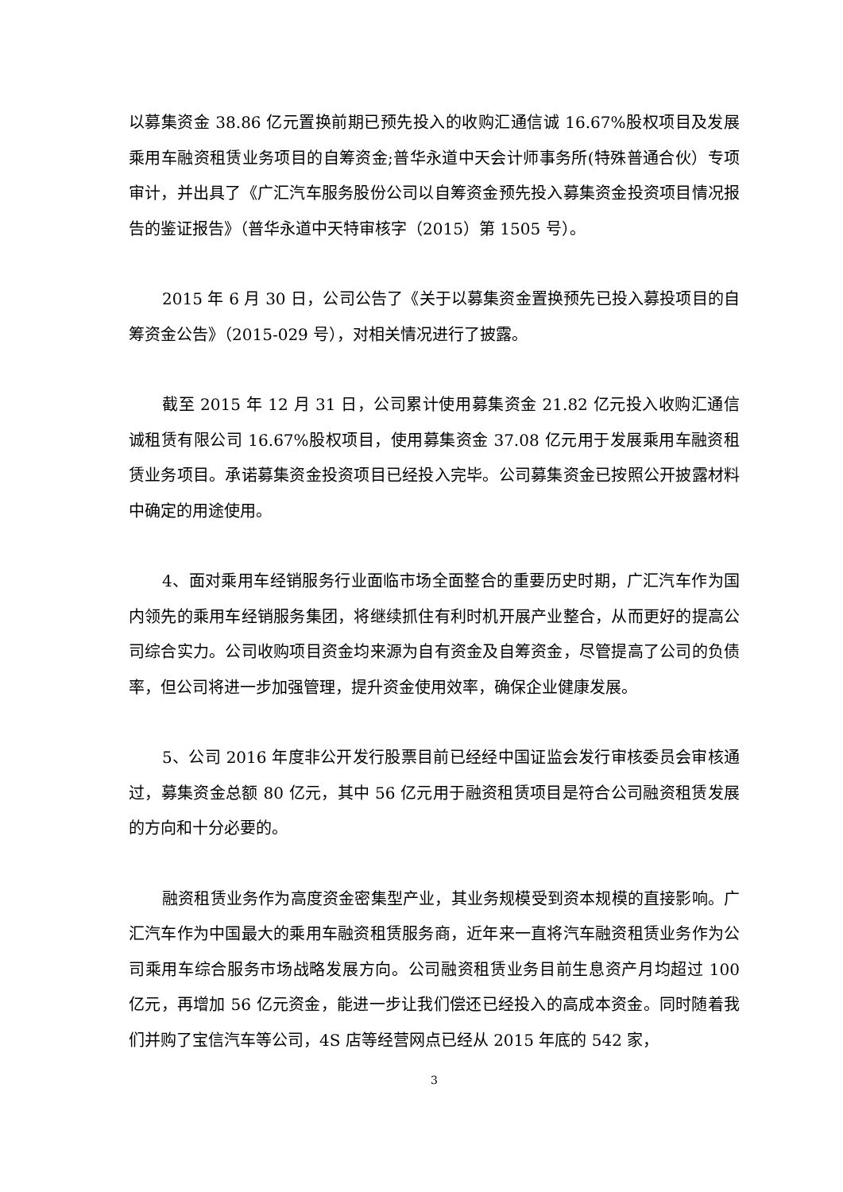以募集资金 38.86 亿元置换前期已预先投入的收购汇通信诚 16.67%股权项目及发展乘用车融资租赁业务项目的自筹资金;普华永道中天会计师事务所(特殊普通合伙）专项审计，并出具了《广汇汽车服务股份公司以自筹资金预先投入募集资金投资项目情况报告的鉴证报告》（普华永道中天特审核字（2015）第 1505 号）。
2015 年 6 月 30 日，公司公告了《关于以募集资金置换预先已投入募投项目的自筹资金公告》（2015-029 号），对相关情况进行了披露。
截至 2015 年 12 月 31 日，公司累计使用募集资金 21.82 亿元投入收购汇通信诚租赁有限公司 16.67%股权项目，使用募集资金 37.08 亿元用于发展乘用车融资租赁业务项目。承诺募集资金投资项目已经投入完毕。公司募集资金已按照公开披露材料中确定的用途使用。
4、面对乘用车经销服务行业面临市场全面整合的重要历史时期，广汇汽车作为国内领先的乘用车经销服务集团，将继续抓住有利时机开展产业整合，从而更好的提高公司综合实力。公司收购项目资金均来源为自有资金及自筹资金，尽管提高了公司的负债率，但公司将进一步加强管理，提升资金使用效率，确保企业健康发展。
5、公司 2016 年度非公开发行股票目前已经经中国证监会发行审核委员会审核通过，募集资金总额 80 亿元，其中 56 亿元用于融资租赁项目是符合公司融资租赁发展的方向和十分必要的。
融资租赁业务作为高度资金密集型产业，其业务规模受到资本规模的直接影响。广汇汽车作为中国最大的乘用车融资租赁服务商，近年来一直将汽车融资租赁业务作为公司乘用车综合服务市场战略发展方向。公司融资租赁业务目前生息资产月均超过 100 亿元，再增加 56 亿元资金，能进一步让我们偿还已经投入的高成本资金。同时随着我们并购了宝信汽车等公司，4S 店等经营网点已经从 2015 年底的 542 家，
3